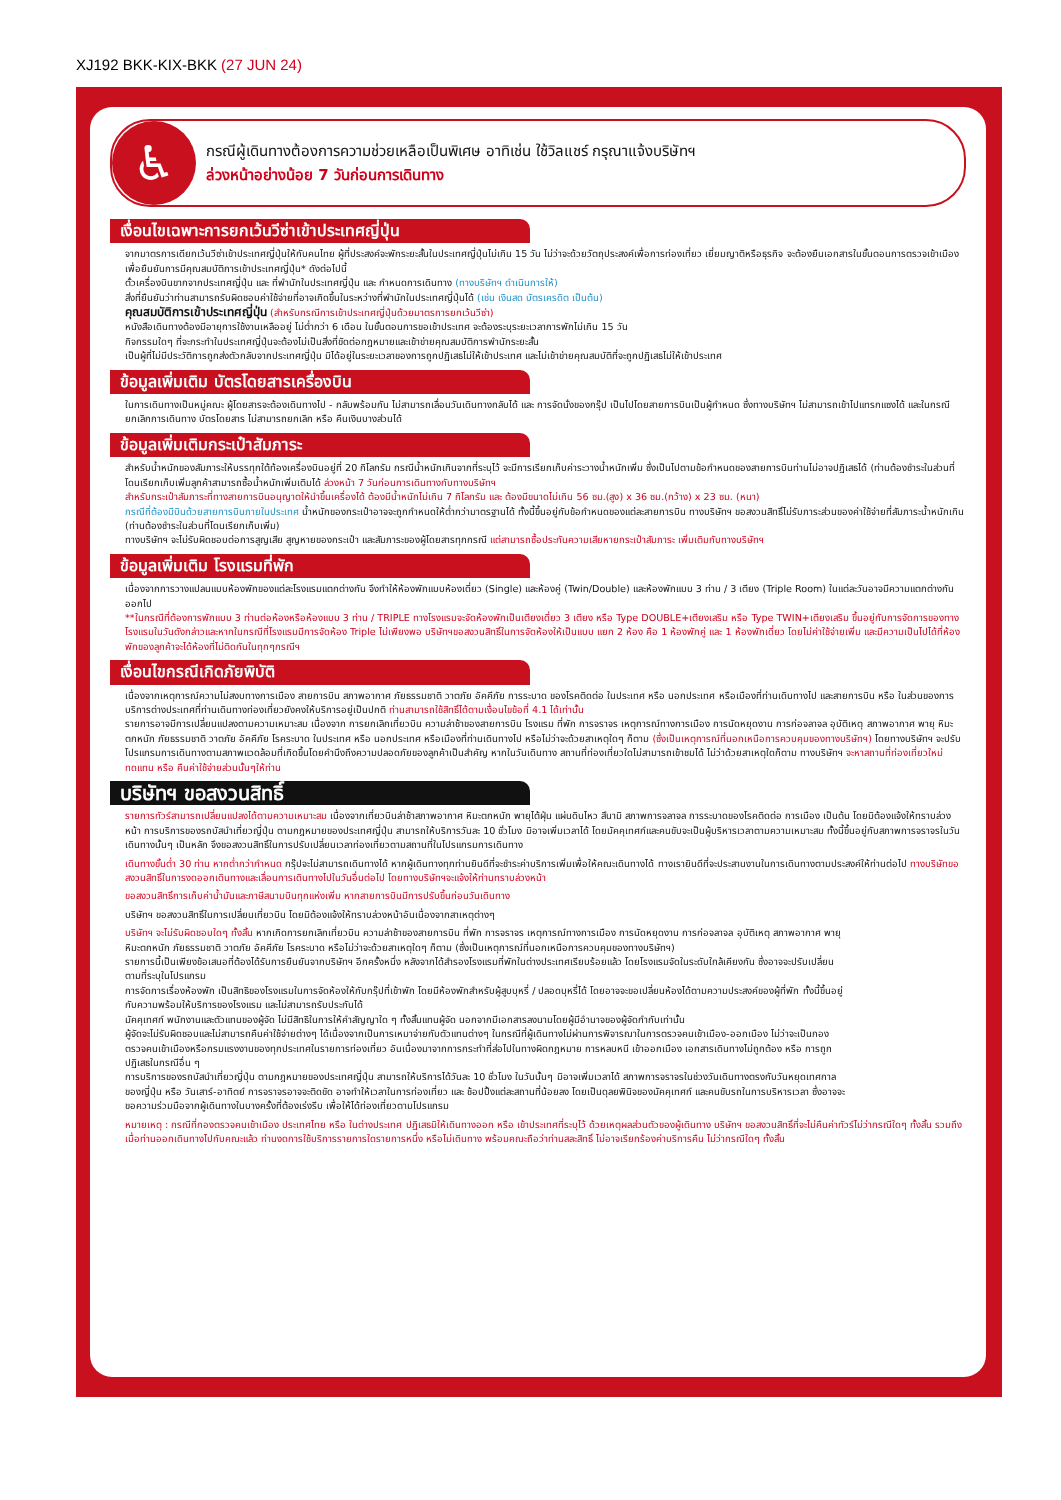XJ192 BKK-KIX-BKK (27 JUN 24)
♿
กรณีผู้เดินทางต้องการความช่วยเหลือเป็นพิเศษ อาทิเช่น ใช้วิลแชร์ กรุณาแจ้งบริษัทฯ
ล่วงหน้าอย่างน้อย 7 วันก่อนการเดินทาง
เงื่อนไขเฉพาะการยกเว้นวีซ่าเข้าประเทศญี่ปุ่น
จากมาตรการเดียกเว้นวีซ่าเข้าประเทศญี่ปุ่นให้กับคนไทย ผู้ที่ประสงค์จะพักระยะสั้นในประเทศญี่ปุ่นไม่เกิน 15 วัน ไม่ว่าจะด้วยวัตถุประสงค์เพื่อการท่องเที่ยว เยี่ยมญาติหรือธุรกิจ จะต้องยืนเอกสารในขั้นตอนการตรวจเข้าเมือง เพื่อยืนยันการมีคุณสมบัติการเข้าประเทศญี่ปุ่น* ดังต่อไปนี้
ตั๋วเครื่องบินขากจากประเทศญี่ปุ่น และ ที่พำนักในประเทศญี่ปุ่น และ กำหนดการเดินทาง (ทางบริษัทฯ ดำเนินการให้)
สิ่งที่ยืนยันว่าท่านสามารถรับผิดชอบค่าใช้จ่ายที่อาจเกิดขึ้นในระหว่างที่พำนักในประเทศญี่ปุ่นได้ (เช่น เงินสด บัตรเครดิต เป็นต้น)
คุณสมบัติการเข้าประเทศญี่ปุ่น (สำหรับกรณีการเข้าประเทศญี่ปุ่นด้วยมาตรการยกเว้นวีซ่า)
หนังสือเดินทางต้องมีอายุการใช้งานเหลืออยู่ ไม่ต่ำกว่า 6 เดือน ในขั้นตอนการขอเข้าประเทศ จะต้องระบุระยะเวลาการพักไม่เกิน 15 วัน
กิจกรรมใดๆ ที่จะกระทำในประเทศญี่ปุ่นจะต้องไม่เป็นสิ่งที่ขัดต่อกฎหมายและเข้าข่ายคุณสมบัติการพำนักระยะสั้น
เป็นผู้ที่ไม่มีประวัติการถูกส่งตัวกลับจากประเทศญี่ปุ่น มิได้อยู่ในระยะเวลาของการถูกปฏิเสธไม่ให้เข้าประเทศ และไม่เข้าข่ายคุณสมบัติที่จะถูกปฏิเสธไม่ให้เข้าประเทศ
ข้อมูลเพิ่มเติม บัตรโดยสารเครื่องบิน
ในการเดินทางเป็นหมู่คณะ ผู้โดยสารจะต้องเดินทางไป - กลับพร้อมกัน ไม่สามารถเลื่อนวันเดินทางกลับได้ และ การจัดนั่งของกรุ๊ป เป็นไปโดยสายการบินเป็นผู้กำหนด ซึ่งทางบริษัทฯ ไม่สามารถเข้าไปแทรกแซงได้ และในกรณียกเลิกการเดินทาง บัตรโดยสาร ไม่สามารถยกเลิก หรือ คืนเงินบางส่วนได้
ข้อมูลเพิ่มเติมกระเป๋าสัมภาระ
สำหรับน้ำหนักของสัมภาระให้บรรทุกใต้ท้องเครื่องบินอยู่ที่ 20 กิโลกรัม กรณีน้ำหนักเกินจากที่ระบุไว้ จะมีการเรียกเก็บค่าระวางน้ำหนักเพิ่ม ซึ่งเป็นไปตามข้อกำหนดของสายการบินท่านไม่อาจปฏิเสธได้ (ท่านต้องชำระในส่วนที่โดนเรียกเก็บเพิ่มลูกค้าสามารถซื้อน้ำหนักเพิ่มเติมได้ ล่วงหน้า 7 วันก่อนการเดินทางกับทางบริษัทฯ
สำหรับกระเป๋าสัมภาระที่ทางสายการบินอนุญาตให้นำขึ้นเครื่องได้ ต้องมีน้ำหนักไม่เกิน 7 กิโลกรัม และ ต้องมีขนาดไม่เกิน 56 ซม.(สูง) x 36 ซม.(กว้าง) x 23 ซม. (หนา)
กรณีที่ต้องมีบินด้วยสายการบินภายในประเทศ น้ำหนักของกระเป๋าอาจจะถูกกำหนดให้ต่ำกว่ามาตรฐานได้ ทั้งนี้ขึ้นอยู่กับข้อกำหนดของแต่ละสายการบิน ทางบริษัทฯ ขอสงวนสิทธิ์ไม่รับภาระส่วนของค่าใช้จ่ายที่สัมภาระน้ำหนักเกิน (ท่านต้องชำระในส่วนที่โดนเรียกเก็บเพิ่ม)
ทางบริษัทฯ จะไม่รับผิดชอบต่อการสูญเสีย สูญหายของกระเป๋า และสัมภาระของผู้โดยสารทุกกรณี แต่สามารถซื้อประกันความเสียหายกระเป๋าสัมภาระ เพิ่มเติมกับทางบริษัทฯ
ข้อมูลเพิ่มเติม โรงแรมที่พัก
เนื่องจากการวางแปลนแบบห้องพักของแต่ละโรงแรมแตกต่างกัน จึงทำให้ห้องพักแบบห้องเดี่ยว (Single) และห้องคู่ (Twin/Double) และห้องพักแบบ 3 ท่าน / 3 เตียง (Triple Room) ในแต่ละวันอาจมีความแตกต่างกันออกไป
**ในกรณีที่ต้องการพักแบบ 3 ท่านต่อห้องหรือห้องแบบ 3 ท่าน / TRIPLE ทางโรงแรมจะจัดห้องพักเป็นเตียงเดี่ยว 3 เตียง หรือ Type DOUBLE+เตียงเสริม หรือ Type TWIN+เตียงเสริม ขึ้นอยู่กับการจัดการของทางโรงแรมในวันดังกล่าวและหากในกรณีที่โรงแรมมีการจัดห้อง Triple ไม่เพียงพอ บริษัทฯขอสงวนสิทธิ์ในการจัดห้องให้เป็นแบบ แยก 2 ห้อง คือ 1 ห้องพักคู่ และ 1 ห้องพักเดี่ยว โดยไม่ค่าใช้จ่ายเพิ่ม และมีความเป็นไปได้ที่ห้องพักของลูกค้าจะได้ห้องที่ไม่ติดกันในทุกๆกรณีฯ
เงื่อนไขกรณีเกิดภัยพิบัติ
เนื่องจากเหตุการณ์ความไม่สงบทางการเมือง สายการบิน สภาพอากาศ ภัยธรรมชาติ วาตภัย อัคคีภัย การระบาด ของโรคติดต่อ ในประเทศ หรือ นอกประเทศ หรือเมืองที่ท่านเดินทางไป และสายการบิน หรือ ในส่วนของการบริการต่างประเทศที่ท่านเดินทางท่องเที่ยวยังคงให้บริการอยู่เป็นปกติ ท่านสามารถใช้สิทธิ์ได้ตามเงื่อนไขข้อที่ 4.1 ได้เท่านั้น
รายการอาจมีการเปลี่ยนแปลงตามความเหมาะสม เนื่องจาก การยกเลิกเที่ยวบิน ความล่าช้าของสายการบิน โรงแรม ที่พัก การจราจร เหตุการณ์ทางการเมือง การนัดหยุดงาน การก่อจลาจล อุบัติเหตุ สภาพอากาศ พายุ หิมะตกหนัก ภัยธรรมชาติ วาตภัย อัคคีภัย โรคระบาด ในประเทศ หรือ นอกประเทศ หรือเมืองที่ท่านเดินทางไป หรือไม่ว่าจะด้วยสาเหตุใดๆ ก็ตาม (ซึ่งเป็นเหตุการณ์ที่นอกเหนือการควบคุมของทางบริษัทฯ) โดยทางบริษัทฯ จะปรับโปรแกรมการเดินทางตามสภาพแวดล้อมที่เกิดขึ้นโดยคำนึงถึงความปลอดภัยของลูกค้าเป็นสำคัญ หากในวันเดินทาง สถานที่ท่องเที่ยวใดไม่สามารถเข้าชมได้ ไม่ว่าด้วยสาเหตุใดก็ตาม ทางบริษัทฯ จะหาสถานที่ท่องเที่ยวใหม่ทดแทน หรือ คืนค่าใช้จ่ายส่วนนั้นๆให้ท่าน
บริษัทฯ ขอสงวนสิทธิ์
รายการทัวร์สามารถเปลี่ยนแปลงได้ตามความเหมาะสม เนื่องจากเที่ยวบินล่าช้าสภาพอากาศ หิมะตกหนัก พายุไต้ฝุ่น แผ่นดินไหว สึนามิ สภาพการจลาจล การระบาดของโรคติดต่อ การเมือง เป็นต้น โดยมิต้องแจ้งให้ทราบล่วงหน้า การบริการของรถบัสนำเที่ยวญี่ปุ่น ตามกฎหมายของประเทศญี่ปุ่น สามารถให้บริการวันละ 10 ชั่วโมง มิอาจเพิ่มเวลาได้ โดยมัคคุเทศก์และคนขับจะเป็นผู้บริหารเวลาตามความเหมาะสม ทั้งนี้ขึ้นอยู่กับสภาพการจราจรในวันเดินทางนั้นๆ เป็นหลัก จึงขอสงวนสิทธิ์ในการปรับเปลี่ยนเวลาท่องเที่ยวตามสถานที่ในโปรแกรมการเดินทาง
เดินทางขั้นต่ำ 30 ท่าน หากต่ำกว่ากำหนด กรุ๊ปจะไม่สามารถเดินทางได้ หากผู้เดินทางทุกท่านยินดีที่จะชำระค่าบริการเพิ่มเพื่อให้คณะเดินทางได้ ทางเรายินดีที่จะประสานงานในการเดินทางตามประสงค์ให้ท่านต่อไป ทางบริษัทขอสงวนสิทธิ์ในการงดออกเดินทางและเลื่อนการเดินทางไปในวันอื่นต่อไป โดยทางบริษัทฯจะแจ้งให้ท่านทราบล่วงหน้า
ขอสงวนสิทธิ์การเก็บค่าน้ำมันและภาษีสนามบินทุกแห่งเพิ่ม หากสายการบินมีการปรับขึ้นก่อนวันเดินทาง
บริษัทฯ ขอสงวนสิทธิ์ในการเปลี่ยนเที่ยวบิน โดยมิต้องแจ้งให้ทราบล่วงหน้าอันเนื่องจากสาเหตุต่างๆ
บริษัทฯ จะไม่รับผิดชอบใดๆ ทั้งสิ้น หากเกิดการยกเลิกเที่ยวบิน ความล่าช้าของสายการบิน ที่พัก การจราจร เหตุการณ์ทางการเมือง การนัดหยุดงาน การก่อจลาจล อุบัติเหตุ สภาพอากาศ พายุ หิมะตกหนัก ภัยธรรมชาติ วาตภัย อัคคีภัย โรคระบาด หรือไม่ว่าจะด้วยสาเหตุใดๆ ก็ตาม (ซึ่งเป็นเหตุการณ์ที่นอกเหนือการควบคุมของทางบริษัทฯ)
รายการนี้เป็นเพียงข้อเสนอที่ต้องได้รับการยืนยันจากบริษัทฯ อีกครั้งหนึ่ง หลังจากได้สำรองโรงแรมที่พักในต่างประเทศเรียบร้อยแล้ว โดยโรงแรมจัดในระดับใกล้เคียงกัน ซึ่งอาจจะปรับเปลี่ยนตามที่ระบุในโปรแกรม
การจัดการเรื่องห้องพัก เป็นสิทธิของโรงแรมในการจัดห้องให้กับกรุ๊ปที่เข้าพัก โดยมีห้องพักสำหรับผู้สูบบุหรี่ / ปลอดบุหรี่ได้ โดยอาจจะขอเปลี่ยนห้องได้ตามความประสงค์ของผู้ที่พัก ทั้งนี้ขึ้นอยู่กับความพร้อมให้บริการของโรงแรม และไม่สามารถรับประกันได้
มัคคุเทศก์ พนักงานและตัวแทนของผู้จัด ไม่มีสิทธิในการให้คำสัญญาใด ๆ ทั้งสิ้นแทนผู้จัด นอกจากมีเอกสารลงนามโดยผู้มีอำนาจของผู้จัดกำกับเท่านั้น
ผู้จัดจะไม่รับผิดชอบและไม่สามารถคืนค่าใช้จ่ายต่างๆ ได้เนื่องจากเป็นการเหมาจ่ายกับตัวแทนต่างๆ ในกรณีที่ผู้เดินทางไม่ผ่านการพิจารณาในการตรวจคนเข้าเมือง-ออกเมือง ไม่ว่าจะเป็นกองตรวจคนเข้าเมืองหรือกรมแรงงานของทุกประเทศในรายการท่องเที่ยว อันเนื่องมาจากการกระทำที่ส่อไปในทางผิดกฎหมาย การหลบหนี เข้าออกเมือง เอกสารเดินทางไม่ถูกต้อง หรือ การถูกปฏิเสธในกรณีอื่น ๆ
การบริการของรถบัสนำเที่ยวญี่ปุ่น ตามกฎหมายของประเทศญี่ปุ่น สามารถให้บริการได้วันละ 10 ชั่วโมง ในวันนั้นๆ มิอาจเพิ่มเวลาได้ สภาพการจราจรในช่วงวันเดินทางตรงกับวันหยุดเทศกาลของญี่ปุ่น หรือ วันเสาร์-อาทิตย์ การจราจรอาจจะติดขัด อาจทำให้เวลาในการท่องเที่ยว และ ช้อปปิ้งแต่ละสถานที่น้อยลง โดยเป็นดุลยพินิจของมัคคุเทศก์ และคนขับรถในการบริหารเวลา ซึ่งอาจจะขอความร่วมมือจากผู้เดินทางในบางครั้งที่ต้องเร่งรีบ เพื่อให้ได้ท่องเที่ยวตามโปรแกรม
หมายเหตุ : กรณีที่กองตรวจคนเข้าเมือง ประเทศไทย หรือ ในต่างประเทศ ปฏิเสธมิให้เดินทางออก หรือ เข้าประเทศที่ระบุไว้ ด้วยเหตุผลส่วนตัวของผู้เดินทาง บริษัทฯ ขอสงวนสิทธิ์ที่จะไม่คืนค่าทัวร์ไม่ว่ากรณีใดๆ ทั้งสิ้น รวมถึง เมื่อท่านออกเดินทางไปกับคณะแล้ว ท่านงดการใช้บริการรายการใดรายการหนึ่ง หรือไม่เดินทาง พร้อมคณะถือว่าท่านสละสิทธิ์ ไม่อาจเรียกร้องค่าบริการคืน ไม่ว่ากรณีใดๆ ทั้งสิ้น